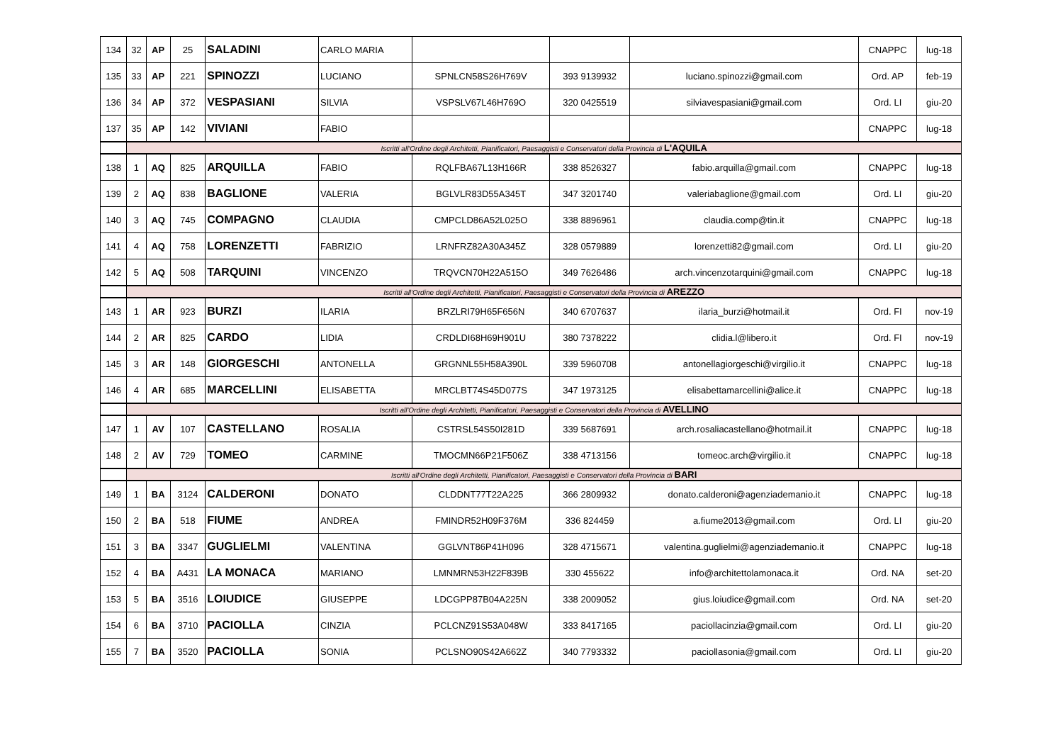| 134 | 32 | AP | 25 | SALADINI | CARLO MARIA | | | | CNAPPC | lug-18 |
| 135 | 33 | AP | 221 | SPINOZZI | LUCIANO | SPNLCN58S26H769V | 393 9139932 | luciano.spinozzi@gmail.com | Ord. AP | feb-19 |
| 136 | 34 | AP | 372 | VESPASIANI | SILVIA | VSPSLV67L46H769O | 320 0425519 | silviavespasiani@gmail.com | Ord. LI | giu-20 |
| 137 | 35 | AP | 142 | VIVIANI | FABIO | | | | CNAPPC | lug-18 |
| | Iscritti all'Ordine degli Architetti, Pianificatori, Paesaggisti e Conservatori della Provincia di L'AQUILA | | | | | | | | | |
| 138 | 1 | AQ | 825 | ARQUILLA | FABIO | RQLFBA67L13H166R | 338 8526327 | fabio.arquilla@gmail.com | CNAPPC | lug-18 |
| 139 | 2 | AQ | 838 | BAGLIONE | VALERIA | BGLVLR83D55A345T | 347 3201740 | valeriabaglione@gmail.com | Ord. LI | giu-20 |
| 140 | 3 | AQ | 745 | COMPAGNO | CLAUDIA | CMPCLD86A52L025O | 338 8896961 | claudia.comp@tin.it | CNAPPC | lug-18 |
| 141 | 4 | AQ | 758 | LORENZETTI | FABRIZIO | LRNFRZ82A30A345Z | 328 0579889 | lorenzetti82@gmail.com | Ord. LI | giu-20 |
| 142 | 5 | AQ | 508 | TARQUINI | VINCENZO | TRQVCN70H22A515O | 349 7626486 | arch.vincenzotarquini@gmail.com | CNAPPC | lug-18 |
| | Iscritti all'Ordine degli Architetti, Pianificatori, Paesaggisti e Conservatori della Provincia di AREZZO | | | | | | | | | |
| 143 | 1 | AR | 923 | BURZI | ILARIA | BRZLRI79H65F656N | 340 6707637 | ilaria_burzi@hotmail.it | Ord. FI | nov-19 |
| 144 | 2 | AR | 825 | CARDO | LIDIA | CRDLDI68H69H901U | 380 7378222 | clidia.l@libero.it | Ord. FI | nov-19 |
| 145 | 3 | AR | 148 | GIORGESCHI | ANTONELLA | GRGNNL55H58A390L | 339 5960708 | antonellagiorgeschi@virgilio.it | CNAPPC | lug-18 |
| 146 | 4 | AR | 685 | MARCELLINI | ELISABETTA | MRCLBT74S45D077S | 347 1973125 | elisabettamarcellini@alice.it | CNAPPC | lug-18 |
| | Iscritti all'Ordine degli Architetti, Pianificatori, Paesaggisti e Conservatori della Provincia di AVELLINO | | | | | | | | | |
| 147 | 1 | AV | 107 | CASTELLANO | ROSALIA | CSTRSL54S50I281D | 339 5687691 | arch.rosaliacastellano@hotmail.it | CNAPPC | lug-18 |
| 148 | 2 | AV | 729 | TOMEO | CARMINE | TMOCMN66P21F506Z | 338 4713156 | tomeoc.arch@virgilio.it | CNAPPC | lug-18 |
| | Iscritti all'Ordine degli Architetti, Pianificatori, Paesaggisti e Conservatori della Provincia di BARI | | | | | | | | | |
| 149 | 1 | BA | 3124 | CALDERONI | DONATO | CLDDNT77T22A225 | 366 2809932 | donato.calderoni@agenziademanio.it | CNAPPC | lug-18 |
| 150 | 2 | BA | 518 | FIUME | ANDREA | FMINDR52H09F376M | 336 824459 | a.fiume2013@gmail.com | Ord. LI | giu-20 |
| 151 | 3 | BA | 3347 | GUGLIELMI | VALENTINA | GGLVNT86P41H096 | 328 4715671 | valentina.guglielmi@agenziademanio.it | CNAPPC | lug-18 |
| 152 | 4 | BA | A431 | LA MONACA | MARIANO | LMNMRN53H22F839B | 330 455622 | info@architettolamonaca.it | Ord. NA | set-20 |
| 153 | 5 | BA | 3516 | LOIUDICE | GIUSEPPE | LDCGPP87B04A225N | 338 2009052 | gius.loiudice@gmail.com | Ord. NA | set-20 |
| 154 | 6 | BA | 3710 | PACIOLLA | CINZIA | PCLCNZ91S53A048W | 333 8417165 | paciollacinzia@gmail.com | Ord. LI | giu-20 |
| 155 | 7 | BA | 3520 | PACIOLLA | SONIA | PCLSNO90S42A662Z | 340 7793332 | paciollasonia@gmail.com | Ord. LI | giu-20 |